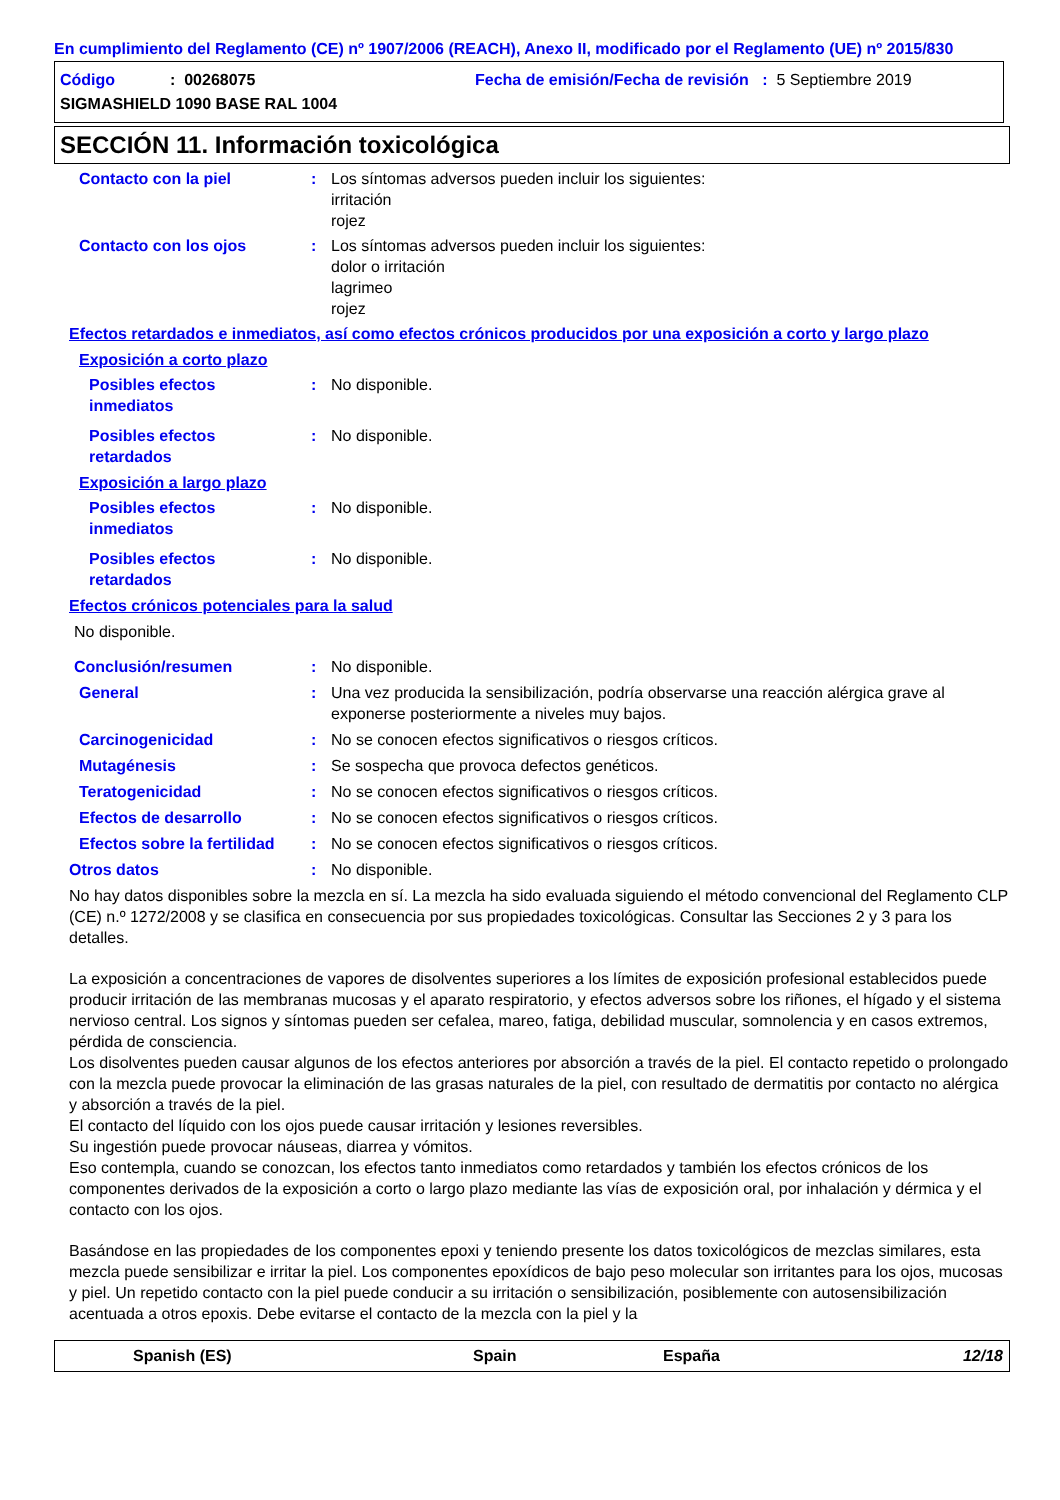En cumplimiento del Reglamento (CE) nº 1907/2006 (REACH), Anexo II, modificado por el Reglamento (UE) nº 2015/830
Código: 00268075 Fecha de emisión/Fecha de revisión : 5 Septiembre 2019
SIGMASHIELD 1090 BASE RAL 1004
SECCIÓN 11. Información toxicológica
Contacto con la piel: Los síntomas adversos pueden incluir los siguientes:
irritación
rojez
Contacto con los ojos: Los síntomas adversos pueden incluir los siguientes:
dolor o irritación
lagrimeo
rojez
Efectos retardados e inmediatos, así como efectos crónicos producidos por una exposición a corto y largo plazo
Exposición a corto plazo
Posibles efectos
inmediatos: No disponible.
Posibles efectos
retardados: No disponible.
Exposición a largo plazo
Posibles efectos
inmediatos: No disponible.
Posibles efectos
retardados: No disponible.
Efectos crónicos potenciales para la salud
No disponible.
Conclusión/resumen: No disponible.
General: Una vez producida la sensibilización, podría observarse una reacción alérgica grave al exponerse posteriormente a niveles muy bajos.
Carcinogenicidad: No se conocen efectos significativos o riesgos críticos.
Mutagénesis: Se sospecha que provoca defectos genéticos.
Teratogenicidad: No se conocen efectos significativos o riesgos críticos.
Efectos de desarrollo: No se conocen efectos significativos o riesgos críticos.
Efectos sobre la fertilidad: No se conocen efectos significativos o riesgos críticos.
Otros datos: No disponible.
No hay datos disponibles sobre la mezcla en sí. La mezcla ha sido evaluada siguiendo el método convencional del Reglamento CLP (CE) n.º 1272/2008 y se clasifica en consecuencia por sus propiedades toxicológicas. Consultar las Secciones 2 y 3 para los detalles.
La exposición a concentraciones de vapores de disolventes superiores a los límites de exposición profesional establecidos puede producir irritación de las membranas mucosas y el aparato respiratorio, y efectos adversos sobre los riñones, el hígado y el sistema nervioso central. Los signos y síntomas pueden ser cefalea, mareo, fatiga, debilidad muscular, somnolencia y en casos extremos, pérdida de consciencia.
Los disolventes pueden causar algunos de los efectos anteriores por absorción a través de la piel. El contacto repetido o prolongado con la mezcla puede provocar la eliminación de las grasas naturales de la piel, con resultado de dermatitis por contacto no alérgica y absorción a través de la piel.
El contacto del líquido con los ojos puede causar irritación y lesiones reversibles.
Su ingestión puede provocar náuseas, diarrea y vómitos.
Eso contempla, cuando se conozcan, los efectos tanto inmediatos como retardados y también los efectos crónicos de los componentes derivados de la exposición a corto o largo plazo mediante las vías de exposición oral, por inhalación y dérmica y el contacto con los ojos.
Basándose en las propiedades de los componentes epoxi y teniendo presente los datos toxicológicos de mezclas similares, esta mezcla puede sensibilizar e irritar la piel. Los componentes epoxídicos de bajo peso molecular son irritantes para los ojos, mucosas y piel. Un repetido contacto con la piel puede conducir a su irritación o sensibilización, posiblemente con autosensibilización acentuada a otros epoxis. Debe evitarse el contacto de la mezcla con la piel y la
Spanish (ES) Spain España 12/18